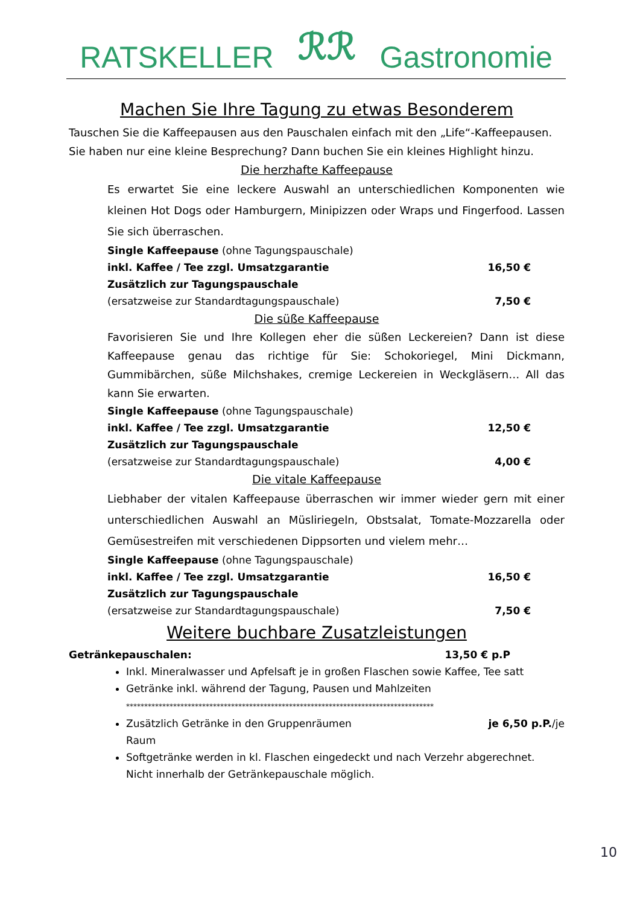RATSKELLER ℛℛ Gastronomie
Machen Sie Ihre Tagung zu etwas Besonderem
Tauschen Sie die Kaffeepausen aus den Pauschalen einfach mit den „Life“-Kaffeepausen. Sie haben nur eine kleine Besprechung? Dann buchen Sie ein kleines Highlight hinzu.
Die herzhafte Kaffeepause
Es erwartet Sie eine leckere Auswahl an unterschiedlichen Komponenten wie kleinen Hot Dogs oder Hamburgern, Minipizzen oder Wraps und Fingerfood. Lassen Sie sich überraschen.
Single Kaffeepause (ohne Tagungspauschale)
inkl. Kaffee / Tee zzgl. Umsatzgarantie 16,50 €
Zusätzlich zur Tagungspauschale
(ersatzweise zur Standardtagungspauschale) 7,50 €
Die süße Kaffeepause
Favorisieren Sie und Ihre Kollegen eher die süßen Leckereien? Dann ist diese Kaffeepause genau das richtige für Sie: Schokoriegel, Mini Dickmann, Gummibärchen, süße Milchshakes, cremige Leckereien in Weckgläsern… All das kann Sie erwarten.
Single Kaffeepause (ohne Tagungspauschale)
inkl. Kaffee / Tee zzgl. Umsatzgarantie 12,50 €
Zusätzlich zur Tagungspauschale
(ersatzweise zur Standardtagungspauschale) 4,00 €
Die vitale Kaffeepause
Liebhaber der vitalen Kaffeepause überraschen wir immer wieder gern mit einer unterschiedlichen Auswahl an Müsliriegeln, Obstsalat, Tomate-Mozzarella oder Gemüsestreifen mit verschiedenen Dippsorten und vielem mehr…
Single Kaffeepause (ohne Tagungspauschale)
inkl. Kaffee / Tee zzgl. Umsatzgarantie 16,50 €
Zusätzlich zur Tagungspauschale
(ersatzweise zur Standardtagungspauschale) 7,50 €
Weitere buchbare Zusatzleistungen
Getränkepauschalen: 13,50 € p.P
Inkl. Mineralwasser und Apfelsaft je in großen Flaschen sowie Kaffee, Tee satt
Getränke inkl. während der Tagung, Pausen und Mahlzeiten
*************************************************************************************
Zusätzlich Getränke in den Gruppenräumen je 6,50 p.P./je
Raum
Softgetränke werden in kl. Flaschen eingedeckt und nach Verzehr abgerechnet. Nicht innerhalb der Getränkepauschale möglich.
10